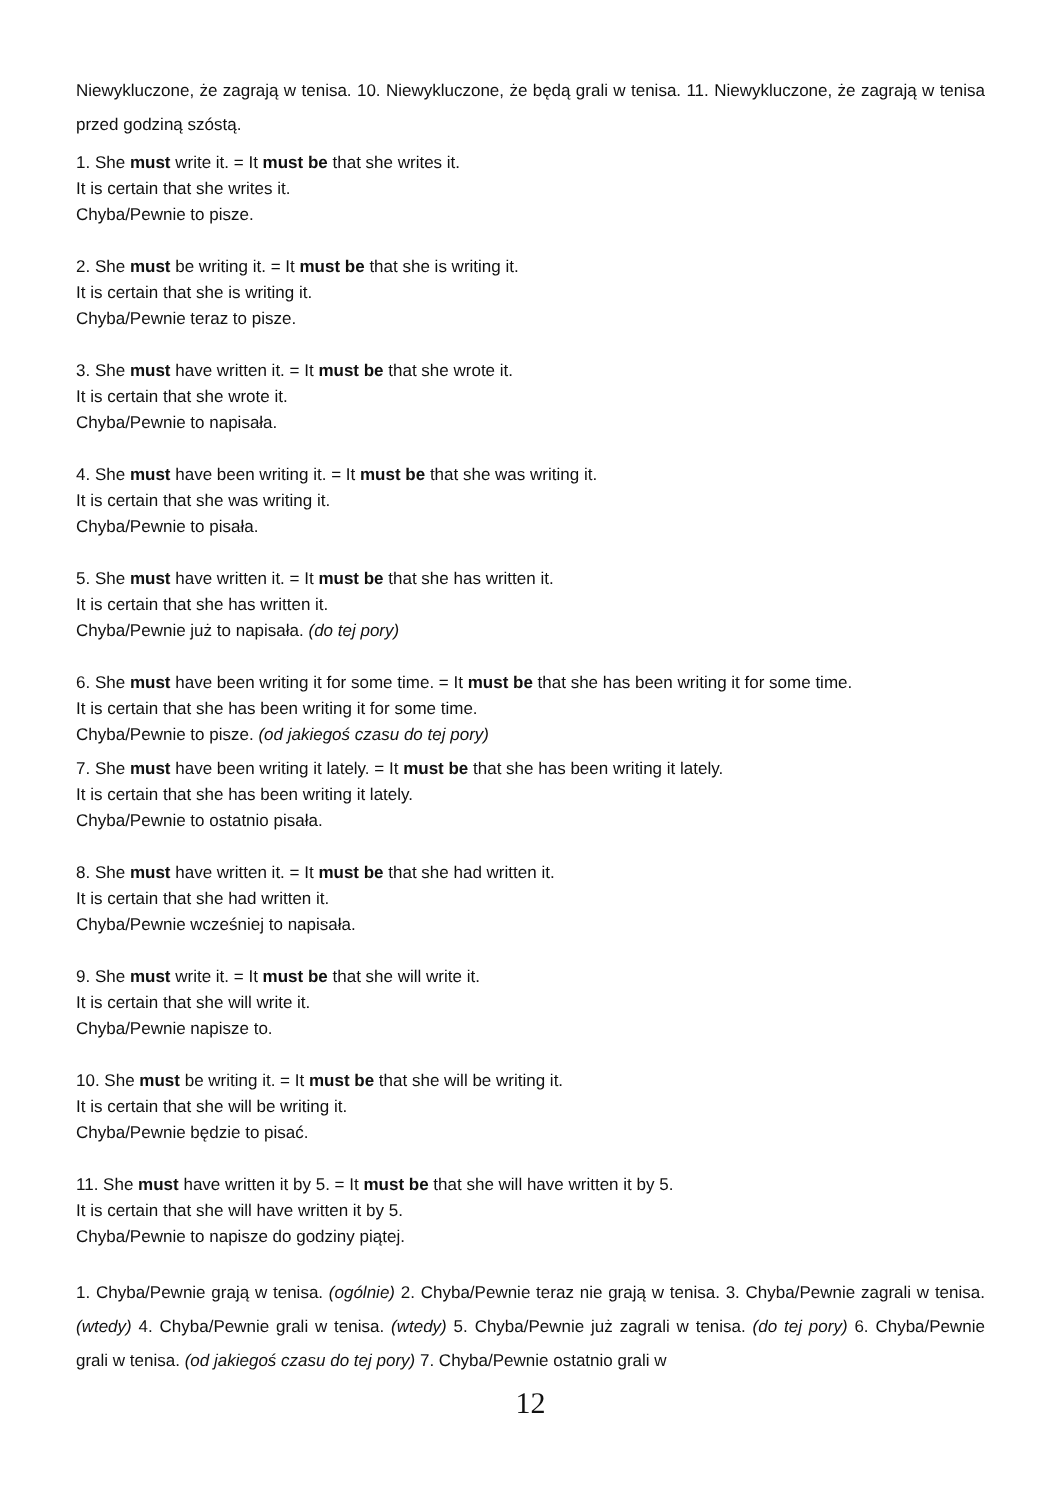Niewykluczone, że zagrają w tenisa. 10. Niewykluczone, że będą grali w tenisa. 11. Niewykluczone, że zagrają w tenisa przed godziną szóstą.
1. She must write it. = It must be that she writes it.
It is certain that she writes it.
Chyba/Pewnie to pisze.
2. She must be writing it. = It must be that she is writing it.
It is certain that she is writing it.
Chyba/Pewnie teraz to pisze.
3. She must have written it. = It must be that she wrote it.
It is certain that she wrote it.
Chyba/Pewnie to napisała.
4. She must have been writing it. = It must be that she was writing it.
It is certain that she was writing it.
Chyba/Pewnie to pisała.
5. She must have written it. = It must be that she has written it.
It is certain that she has written it.
Chyba/Pewnie już to napisała. (do tej pory)
6. She must have been writing it for some time. = It must be that she has been writing it for some time.
It is certain that she has been writing it for some time.
Chyba/Pewnie to pisze. (od jakiegoś czasu do tej pory)
7. She must have been writing it lately. = It must be that she has been writing it lately.
It is certain that she has been writing it lately.
Chyba/Pewnie to ostatnio pisała.
8. She must have written it. = It must be that she had written it.
It is certain that she had written it.
Chyba/Pewnie wcześniej to napisała.
9. She must write it. = It must be that she will write it.
It is certain that she will write it.
Chyba/Pewnie napisze to.
10. She must be writing it. = It must be that she will be writing it.
It is certain that she will be writing it.
Chyba/Pewnie będzie to pisać.
11. She must have written it by 5. = It must be that she will have written it by 5.
It is certain that she will have written it by 5.
Chyba/Pewnie to napisze do godziny piątej.
1. Chyba/Pewnie grają w tenisa. (ogólnie) 2. Chyba/Pewnie teraz nie grają w tenisa. 3. Chyba/Pewnie zagrali w tenisa. (wtedy) 4. Chyba/Pewnie grali w tenisa. (wtedy) 5. Chyba/Pewnie już zagrali w tenisa. (do tej pory) 6. Chyba/Pewnie grali w tenisa. (od jakiegoś czasu do tej pory) 7. Chyba/Pewnie ostatnio grali w
12